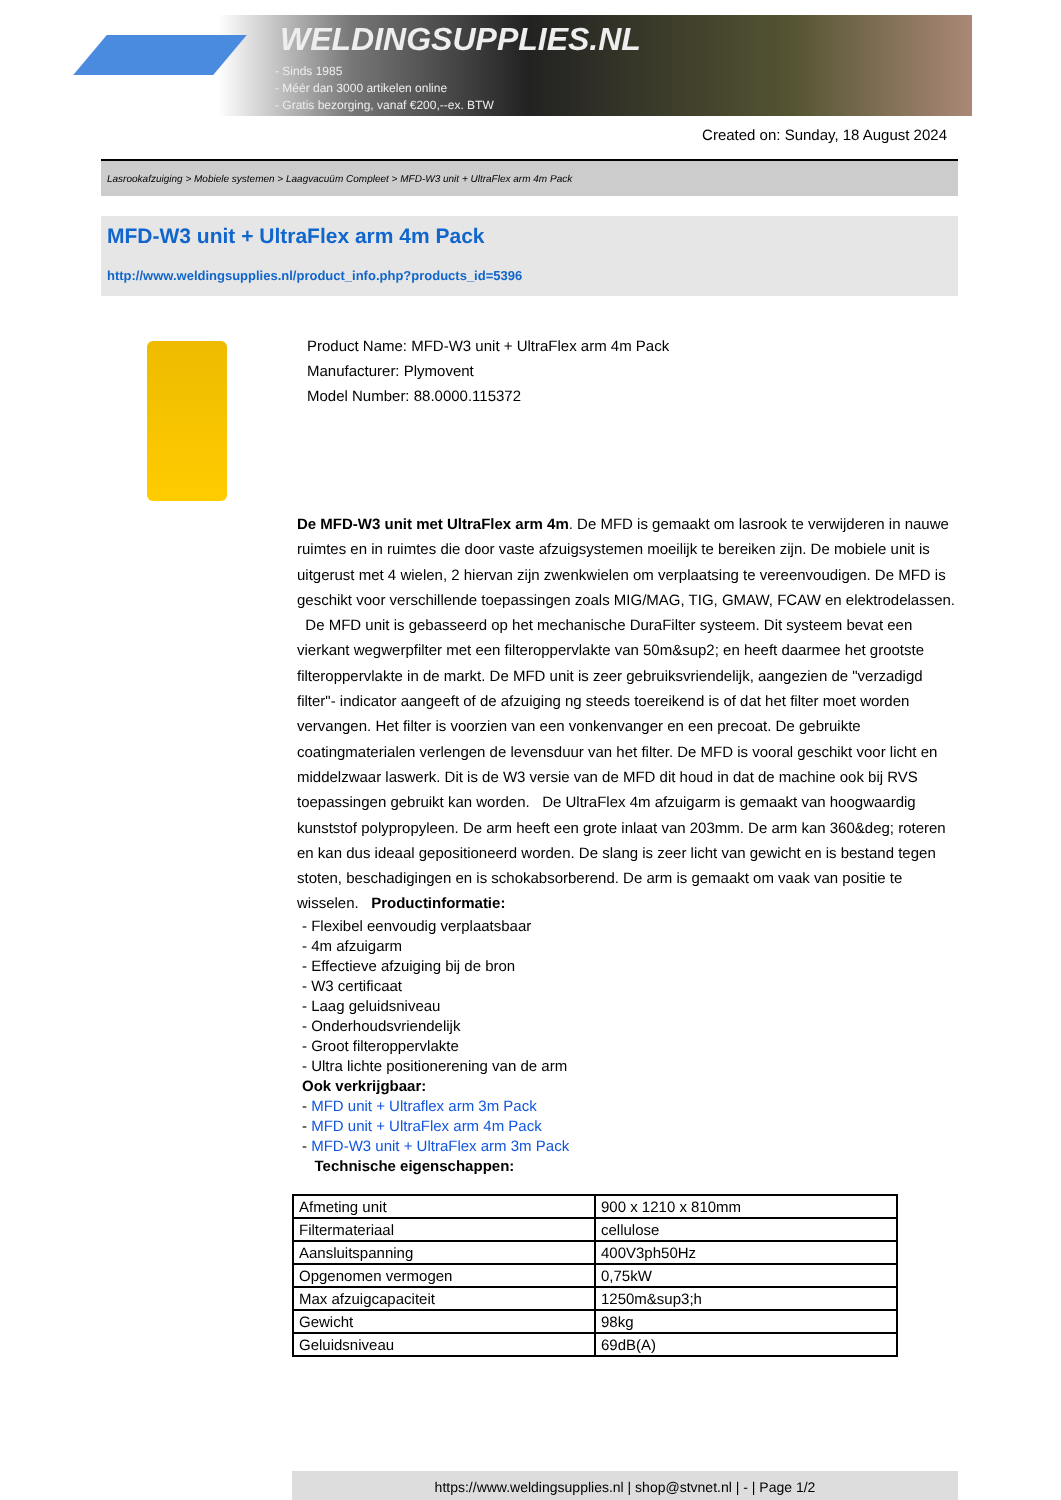WELDINGSUPPLIES.NL
- Sinds 1985
- Méér dan 3000 artikelen online
- Gratis bezorging, vanaf €200,--ex. BTW
Created on: Sunday, 18 August 2024
Lasrookafzuiging > Mobiele systemen > Laagvacuüm Compleet > MFD-W3 unit + UltraFlex arm 4m Pack
MFD-W3 unit + UltraFlex arm 4m Pack
http://www.weldingsupplies.nl/product_info.php?products_id=5396
Product Name: MFD-W3 unit + UltraFlex arm 4m Pack
Manufacturer: Plymovent
Model Number: 88.0000.115372
De MFD-W3 unit met UltraFlex arm 4m. De MFD is gemaakt om lasrook te verwijderen in nauwe ruimtes en in ruimtes die door vaste afzuigsystemen moeilijk te bereiken zijn. De mobiele unit is uitgerust met 4 wielen, 2 hiervan zijn zwenkwielen om verplaatsing te vereenvoudigen. De MFD is geschikt voor verschillende toepassingen zoals MIG/MAG, TIG, GMAW, FCAW en elektrodelassen. De MFD unit is gebasseerd op het mechanische DuraFilter systeem. Dit systeem bevat een vierkant wegwerpfilter met een filteroppervlakte van 50m&sup2; en heeft daarmee het grootste filteroppervlakte in de markt. De MFD unit is zeer gebruiksvriendelijk, aangezien de "verzadigd filter"- indicator aangeeft of de afzuiging ng steeds toereikend is of dat het filter moet worden vervangen. Het filter is voorzien van een vonkenvanger en een precoat. De gebruikte coatingmaterialen verlengen de levensduur van het filter. De MFD is vooral geschikt voor licht en middelzwaar laswerk. Dit is de W3 versie van de MFD dit houd in dat de machine ook bij RVS toepassingen gebruikt kan worden. De UltraFlex 4m afzuigarm is gemaakt van hoogwaardig kunststof polypropyleen. De arm heeft een grote inlaat van 203mm. De arm kan 360&deg; roteren en kan dus ideaal gepositioneerd worden. De slang is zeer licht van gewicht en is bestand tegen stoten, beschadigingen en is schokabsorberend. De arm is gemaakt om vaak van positie te wisselen. Productinformatie:
- Flexibel eenvoudig verplaatsbaar
- 4m afzuigarm
- Effectieve afzuiging bij de bron
- W3 certificaat
- Laag geluidsniveau
- Onderhoudsvriendelijk
- Groot filteroppervlakte
- Ultra lichte positionerening van de arm
Ook verkrijgbaar:
- MFD unit + Ultraflex arm 3m Pack
- MFD unit + UltraFlex arm 4m Pack
- MFD-W3 unit + UltraFlex arm 3m Pack
Technische eigenschappen:
| Afmeting unit | 900 x 1210 x 810mm |
| Filtermateriaal | cellulose |
| Aansluitspanning | 400V3ph50Hz |
| Opgenomen vermogen | 0,75kW |
| Max afzuigcapaciteit | 1250m&sup3;h |
| Gewicht | 98kg |
| Geluidsniveau | 69dB(A) |
https://www.weldingsupplies.nl | shop@stvnet.nl | - | Page 1/2